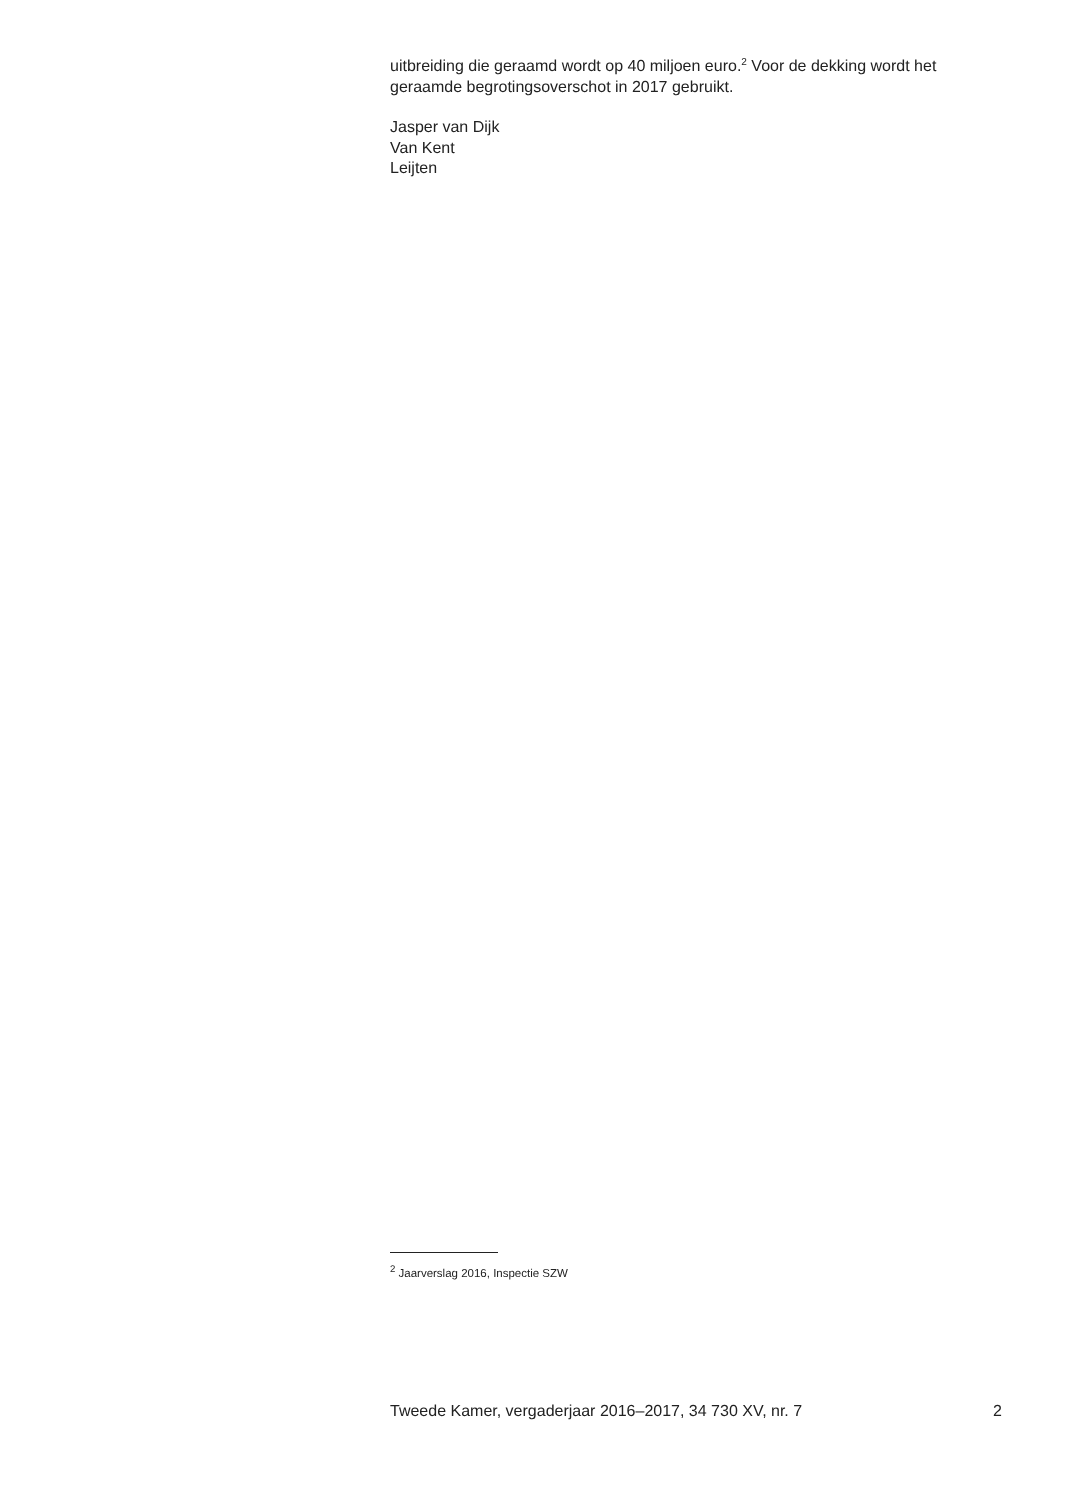uitbreiding die geraamd wordt op 40 miljoen euro.<sup>2</sup> Voor de dekking wordt het geraamde begrotingsoverschot in 2017 gebruikt.
Jasper van Dijk
Van Kent
Leijten
<sup>2</sup> Jaarverslag 2016, Inspectie SZW
Tweede Kamer, vergaderjaar 2016–2017, 34 730 XV, nr. 7 2